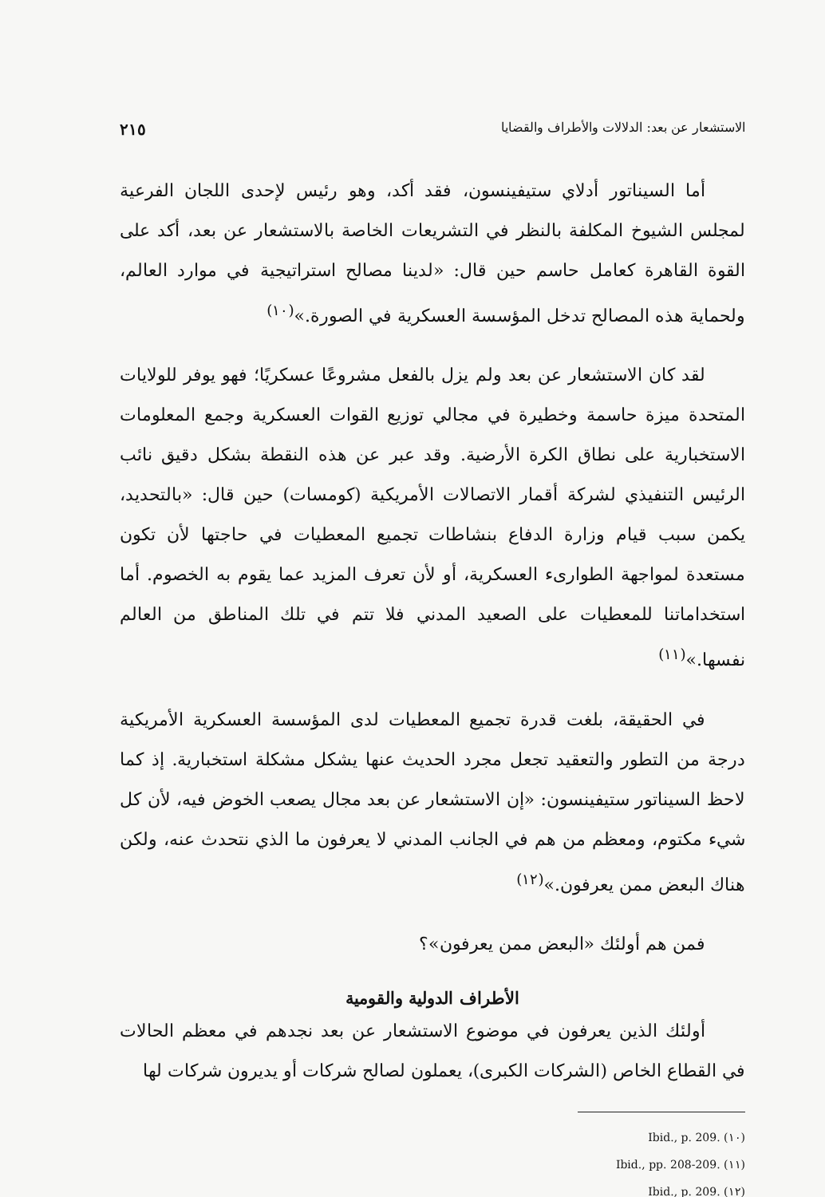الاستشعار عن بعد: الدلالات والأطراف والقضايا ٢١٥
أما السيناتور أدلاي ستيفينسون، فقد أكد، وهو رئيس لإحدى اللجان الفرعية لمجلس الشيوخ المكلفة بالنظر في التشريعات الخاصة بالاستشعار عن بعد، أكد على القوة القاهرة كعامل حاسم حين قال: «لدينا مصالح استراتيجية في موارد العالم، ولحماية هذه المصالح تدخل المؤسسة العسكرية في الصورة.»<sup>(١٠)</sup>
لقد كان الاستشعار عن بعد ولم يزل بالفعل مشروعًا عسكريًا؛ فهو يوفر للولايات المتحدة ميزة حاسمة وخطيرة في مجالي توزيع القوات العسكرية وجمع المعلومات الاستخبارية على نطاق الكرة الأرضية. وقد عبر عن هذه النقطة بشكل دقيق نائب الرئيس التنفيذي لشركة أقمار الاتصالات الأمريكية (كومسات) حين قال: «بالتحديد، يكمن سبب قيام وزارة الدفاع بنشاطات تجميع المعطيات في حاجتها لأن تكون مستعدة لمواجهة الطوارىء العسكرية، أو لأن تعرف المزيد عما يقوم به الخصوم. أما استخداماتنا للمعطيات على الصعيد المدني فلا تتم في تلك المناطق من العالم نفسها.»<sup>(١١)</sup>
في الحقيقة، بلغت قدرة تجميع المعطيات لدى المؤسسة العسكرية الأمريكية درجة من التطور والتعقيد تجعل مجرد الحديث عنها يشكل مشكلة استخبارية. إذ كما لاحظ السيناتور ستيفينسون: «إن الاستشعار عن بعد مجال يصعب الخوض فيه، لأن كل شيء مكتوم، ومعظم من هم في الجانب المدني لا يعرفون ما الذي نتحدث عنه، ولكن هناك البعض ممن يعرفون.»<sup>(١٢)</sup>
فمن هم أولئك «البعض ممن يعرفون»؟
الأطراف الدولية والقومية
أولئك الذين يعرفون في موضوع الاستشعار عن بعد نجدهم في معظم الحالات في القطاع الخاص (الشركات الكبرى)، يعملون لصالح شركات أو يديرون شركات لها
(١٠) Ibid., p. 209.
(١١) Ibid., pp. 208-209.
(١٢) Ibid., p. 209.